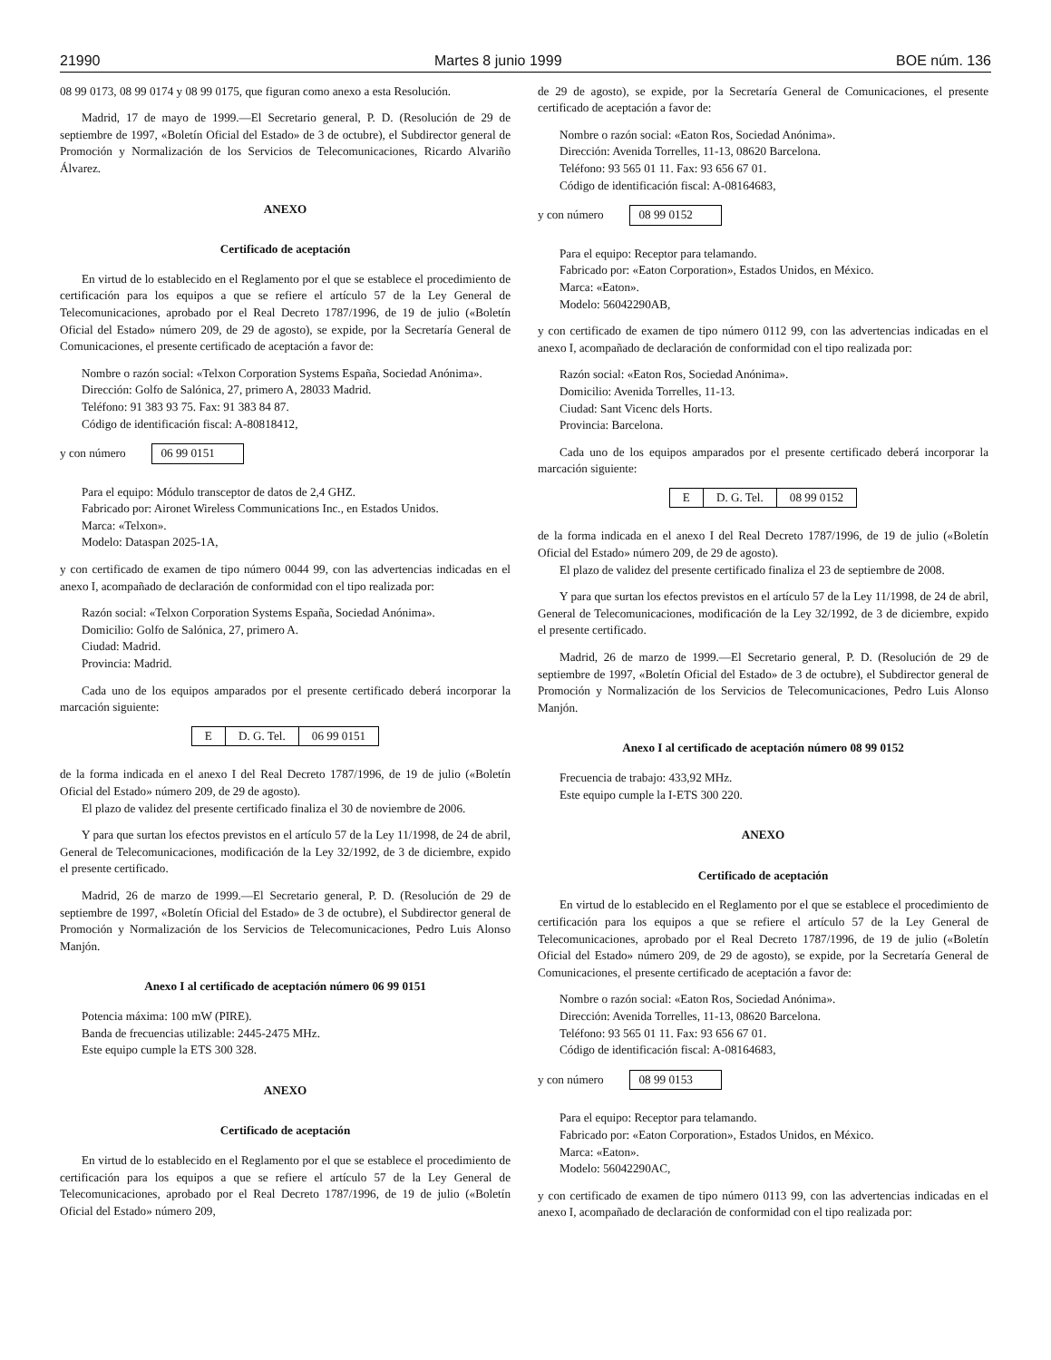21990 Martes 8 junio 1999 BOE núm. 136
08 99 0173, 08 99 0174 y 08 99 0175, que figuran como anexo a esta Resolución.
Madrid, 17 de mayo de 1999.—El Secretario general, P. D. (Resolución de 29 de septiembre de 1997, «Boletín Oficial del Estado» de 3 de octubre), el Subdirector general de Promoción y Normalización de los Servicios de Telecomunicaciones, Ricardo Alvariño Álvarez.
ANEXO
Certificado de aceptación
En virtud de lo establecido en el Reglamento por el que se establece el procedimiento de certificación para los equipos a que se refiere el artículo 57 de la Ley General de Telecomunicaciones, aprobado por el Real Decreto 1787/1996, de 19 de julio («Boletín Oficial del Estado» número 209, de 29 de agosto), se expide, por la Secretaría General de Comunicaciones, el presente certificado de aceptación a favor de:
Nombre o razón social: «Telxon Corporation Systems España, Sociedad Anónima».
Dirección: Golfo de Salónica, 27, primero A, 28033 Madrid.
Teléfono: 91 383 93 75. Fax: 91 383 84 87.
Código de identificación fiscal: A-80818412,
y con número 06 99 0151
Para el equipo: Módulo transceptor de datos de 2,4 GHZ.
Fabricado por: Aironet Wireless Communications Inc., en Estados Unidos.
Marca: «Telxon».
Modelo: Dataspan 2025-1A,
y con certificado de examen de tipo número 0044 99, con las advertencias indicadas en el anexo I, acompañado de declaración de conformidad con el tipo realizada por:
Razón social: «Telxon Corporation Systems España, Sociedad Anónima».
Domicilio: Golfo de Salónica, 27, primero A.
Ciudad: Madrid.
Provincia: Madrid.
Cada uno de los equipos amparados por el presente certificado deberá incorporar la marcación siguiente:
| E | D. G. Tel. | 06 99 0151 |
de la forma indicada en el anexo I del Real Decreto 1787/1996, de 19 de julio («Boletín Oficial del Estado» número 209, de 29 de agosto).
El plazo de validez del presente certificado finaliza el 30 de noviembre de 2006.
Y para que surtan los efectos previstos en el artículo 57 de la Ley 11/1998, de 24 de abril, General de Telecomunicaciones, modificación de la Ley 32/1992, de 3 de diciembre, expido el presente certificado.
Madrid, 26 de marzo de 1999.—El Secretario general, P. D. (Resolución de 29 de septiembre de 1997, «Boletín Oficial del Estado» de 3 de octubre), el Subdirector general de Promoción y Normalización de los Servicios de Telecomunicaciones, Pedro Luis Alonso Manjón.
Anexo I al certificado de aceptación número 06 99 0151
Potencia máxima: 100 mW (PIRE).
Banda de frecuencias utilizable: 2445-2475 MHz.
Este equipo cumple la ETS 300 328.
ANEXO
Certificado de aceptación
En virtud de lo establecido en el Reglamento por el que se establece el procedimiento de certificación para los equipos a que se refiere el artículo 57 de la Ley General de Telecomunicaciones, aprobado por el Real Decreto 1787/1996, de 19 de julio («Boletín Oficial del Estado» número 209,
de 29 de agosto), se expide, por la Secretaría General de Comunicaciones, el presente certificado de aceptación a favor de:
Nombre o razón social: «Eaton Ros, Sociedad Anónima».
Dirección: Avenida Torrelles, 11-13, 08620 Barcelona.
Teléfono: 93 565 01 11. Fax: 93 656 67 01.
Código de identificación fiscal: A-08164683,
y con número 08 99 0152
Para el equipo: Receptor para telamando.
Fabricado por: «Eaton Corporation», Estados Unidos, en México.
Marca: «Eaton».
Modelo: 56042290AB,
y con certificado de examen de tipo número 0112 99, con las advertencias indicadas en el anexo I, acompañado de declaración de conformidad con el tipo realizada por:
Razón social: «Eaton Ros, Sociedad Anónima».
Domicilio: Avenida Torrelles, 11-13.
Ciudad: Sant Vicenc dels Horts.
Provincia: Barcelona.
Cada uno de los equipos amparados por el presente certificado deberá incorporar la marcación siguiente:
| E | D. G. Tel. | 08 99 0152 |
de la forma indicada en el anexo I del Real Decreto 1787/1996, de 19 de julio («Boletín Oficial del Estado» número 209, de 29 de agosto).
El plazo de validez del presente certificado finaliza el 23 de septiembre de 2008.
Y para que surtan los efectos previstos en el artículo 57 de la Ley 11/1998, de 24 de abril, General de Telecomunicaciones, modificación de la Ley 32/1992, de 3 de diciembre, expido el presente certificado.
Madrid, 26 de marzo de 1999.—El Secretario general, P. D. (Resolución de 29 de septiembre de 1997, «Boletín Oficial del Estado» de 3 de octubre), el Subdirector general de Promoción y Normalización de los Servicios de Telecomunicaciones, Pedro Luis Alonso Manjón.
Anexo I al certificado de aceptación número 08 99 0152
Frecuencia de trabajo: 433,92 MHz.
Este equipo cumple la I-ETS 300 220.
ANEXO
Certificado de aceptación
En virtud de lo establecido en el Reglamento por el que se establece el procedimiento de certificación para los equipos a que se refiere el artículo 57 de la Ley General de Telecomunicaciones, aprobado por el Real Decreto 1787/1996, de 19 de julio («Boletín Oficial del Estado» número 209, de 29 de agosto), se expide, por la Secretaría General de Comunicaciones, el presente certificado de aceptación a favor de:
Nombre o razón social: «Eaton Ros, Sociedad Anónima».
Dirección: Avenida Torrelles, 11-13, 08620 Barcelona.
Teléfono: 93 565 01 11. Fax: 93 656 67 01.
Código de identificación fiscal: A-08164683,
y con número 08 99 0153
Para el equipo: Receptor para telamando.
Fabricado por: «Eaton Corporation», Estados Unidos, en México.
Marca: «Eaton».
Modelo: 56042290AC,
y con certificado de examen de tipo número 0113 99, con las advertencias indicadas en el anexo I, acompañado de declaración de conformidad con el tipo realizada por: